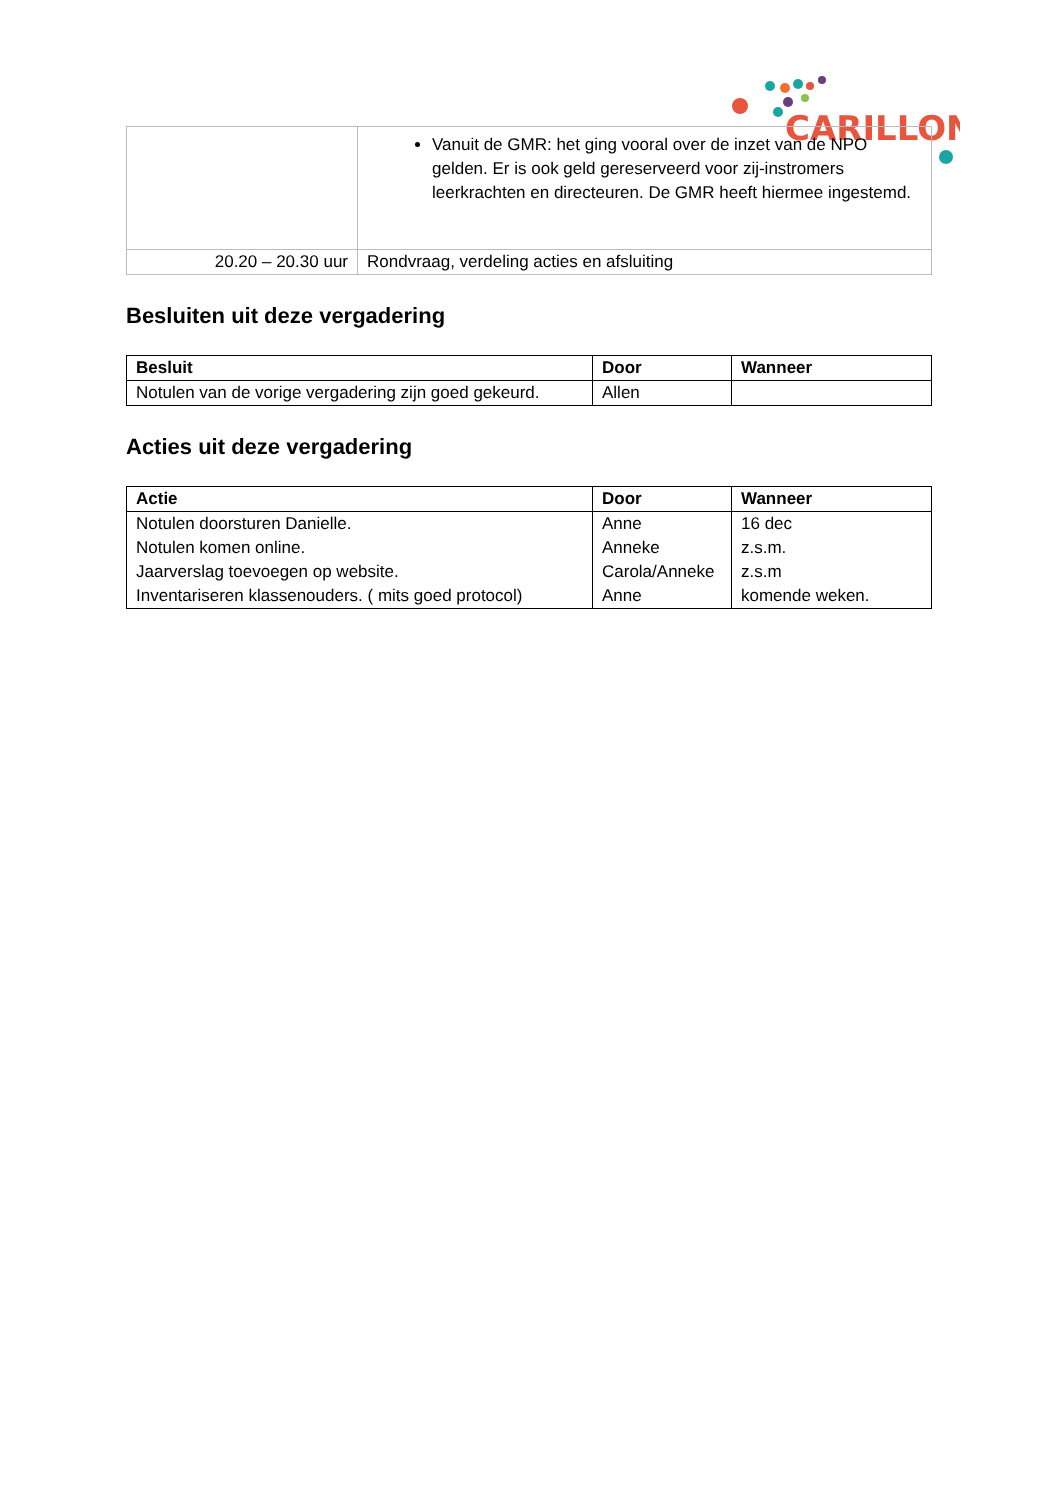CARILLON
| | Vanuit de GMR: het ging vooral over de inzet van de NPO gelden. Er is ook geld gereserveerd voor zij-instromers leerkrachten en directeuren. De GMR heeft hiermee ingestemd. |
| 20.20 – 20.30 uur | Rondvraag, verdeling acties en afsluiting |
Besluiten uit deze vergadering
| Besluit | Door | Wanneer |
| --- | --- | --- |
| Notulen van de vorige vergadering zijn goed gekeurd. | Allen | |
Acties uit deze vergadering
| Actie | Door | Wanneer |
| --- | --- | --- |
| Notulen doorsturen Danielle. Notulen komen online. Jaarverslag toevoegen op website. Inventariseren klassenouders. ( mits goed protocol) | Anne Anneke Carola/Anneke Anne | 16 dec z.s.m. z.s.m komende weken. |